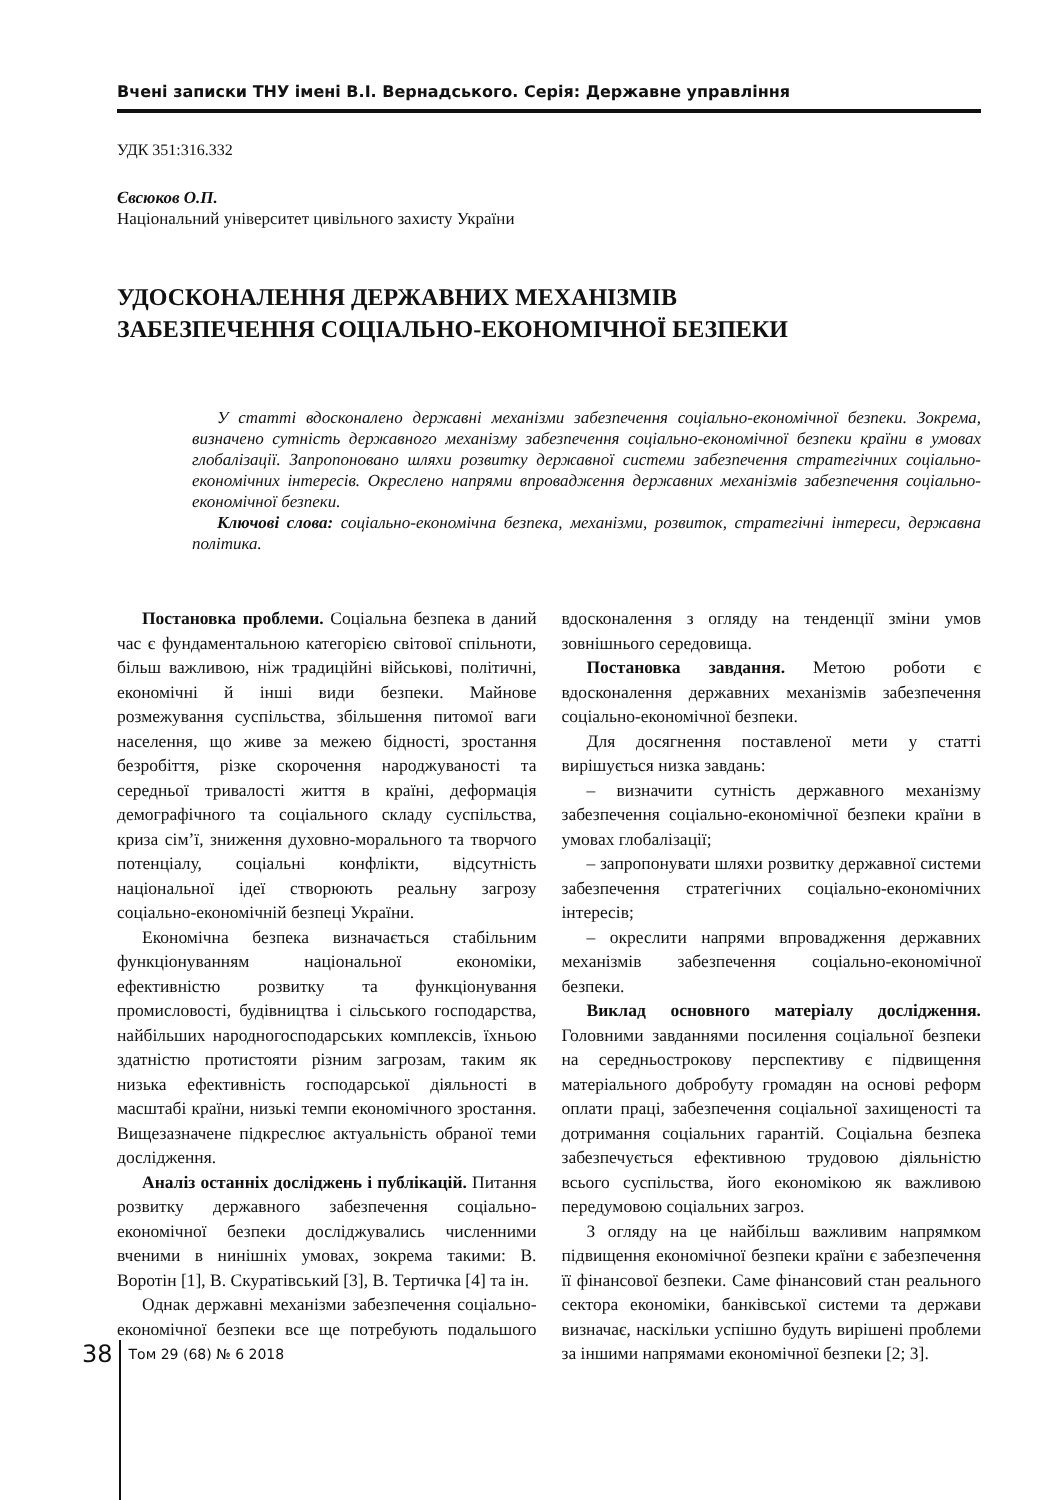Вчені записки ТНУ імені В.І. Вернадського. Серія: Державне управління
УДК 351:316.332
Євсюков О.П.
Національний університет цивільного захисту України
УДОСКОНАЛЕННЯ ДЕРЖАВНИХ МЕХАНІЗМІВ
ЗАБЕЗПЕЧЕННЯ СОЦІАЛЬНО-ЕКОНОМІЧНОЇ БЕЗПЕКИ
У статті вдосконалено державні механізми забезпечення соціально-економічної безпеки. Зокрема, визначено сутність державного механізму забезпечення соціально-економічної безпеки країни в умовах глобалізації. Запропоновано шляхи розвитку державної системи забезпечення стратегічних соціально-економічних інтересів. Окреслено напрями впровадження державних механізмів забезпечення соціально-економічної безпеки.
Ключові слова: соціально-економічна безпека, механізми, розвиток, стратегічні інтереси, державна політика.
Постановка проблеми. Соціальна безпека в даний час є фундаментальною категорією світової спільноти, більш важливою, ніж традиційні військові, політичні, економічні й інші види безпеки. Майнове розмежування суспільства, збільшення питомої ваги населення, що живе за межею бідності, зростання безробіття, різке скорочення народжуваності та середньої тривалості життя в країні, деформація демографічного та соціального складу суспільства, криза сім’ї, зниження духовно-морального та творчого потенціалу, соціальні конфлікти, відсутність національної ідеї створюють реальну загрозу соціально-економічній безпеці України.
Економічна безпека визначається стабільним функціонуванням національної економіки, ефективністю розвитку та функціонування промисловості, будівництва і сільського господарства, найбільших народногосподарських комплексів, їхньою здатністю протистояти різним загрозам, таким як низька ефективність господарської діяльності в масштабі країни, низькі темпи економічного зростання. Вищезазначене підкреслює актуальність обраної теми дослідження.
Аналіз останніх досліджень і публікацій. Питання розвитку державного забезпечення соціально-економічної безпеки досліджувались численними вченими в нинішніх умовах, зокрема такими: В. Воротін [1], В. Скуратівський [3], В. Тертичка [4] та ін.
Однак державні механізми забезпечення соціально-економічної безпеки все ще потребують подальшого вдосконалення з огляду на тенденції зміни умов зовнішнього середовища.
Постановка завдання. Метою роботи є вдосконалення державних механізмів забезпечення соціально-економічної безпеки.
Для досягнення поставленої мети у статті вирішується низка завдань:
– визначити сутність державного механізму забезпечення соціально-економічної безпеки країни в умовах глобалізації;
– запропонувати шляхи розвитку державної системи забезпечення стратегічних соціально-економічних інтересів;
– окреслити напрями впровадження державних механізмів забезпечення соціально-економічної безпеки.
Виклад основного матеріалу дослідження. Головними завданнями посилення соціальної безпеки на середньострокову перспективу є підвищення матеріального добробуту громадян на основі реформ оплати праці, забезпечення соціальної захищеності та дотримання соціальних гарантій. Соціальна безпека забезпечується ефективною трудовою діяльністю всього суспільства, його економікою як важливою передумовою соціальних загроз.
З огляду на це найбільш важливим напрямком підвищення економічної безпеки країни є забезпечення її фінансової безпеки. Саме фінансовий стан реального сектора економіки, банківської системи та держави визначає, наскільки успішно будуть вирішені проблеми за іншими напрямами економічної безпеки [2; 3].
38
Том 29 (68) № 6 2018